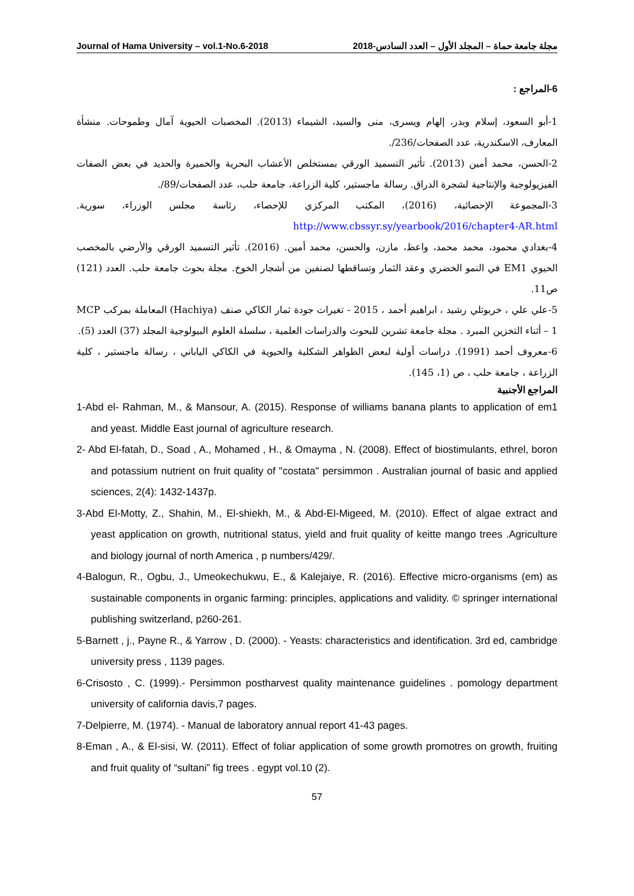Journal of Hama University – vol.1-No.6-2018 مجلة جامعة حماة – المجلد الأول – العدد السادس-2018
6-المراجع :
1-أبو السعود، إسلام وبدر، إلهام ويسرى، منى والسيد، الشيماء (2013). المخصبات الحيوية آمال وطموحات. منشأة المعارف، الاسكندرية، عدد الصفحات/236/.
2-الحسن، محمد أمين (2013). تأثير التسميد الورقي بمستخلص الأعشاب البحرية والخميرة والحديد في بعض الصفات الفيزيولوجية والإنتاجية لشجرة الدراق. رسالة ماجستير، كلية الزراعة، جامعة حلب، عدد الصفحات/89/.
3-المجموعة الإحصائية، (2016)، المكتب المركزي للإحصاء، رئاسة مجلس الوزراء، سورية. http://www.cbssyr.sy/yearbook/2016/chapter4-AR.html
4-بغدادي محمود، محمد محمد، واعظ، مازن، والحسن، محمد أمين. (2016). تأثير التسميد الورقي والأرضي بالمخصب الحيوي EM1 في النمو الخضري وعقد الثمار وتساقطها لصنفين من أشجار الخوخ. مجلة بحوث جامعة حلب. العدد (121) ص11.
5-علي علي ، خربوتلي رشيد ، ابراهيم أحمد ، 2015 - تغيرات جودة ثمار الكاكي صنف (Hachiya) المعاملة بمركب MCP – 1 أثناء التخزين المبرد . مجلة جامعة تشرين للبحوث والدراسات العلمية ، سلسلة العلوم البيولوجية المجلد (37) العدد (5).
6-معروف أحمد (1991). دراسات أولية لبعض الظواهر الشكلية والحيوية في الكاكي الياباني ، رسالة ماجستير ، كلية الزراعة ، جامعة حلب ، ص (1، 145).
المراجع الأجنبية
1-Abd el- Rahman, M., & Mansour, A. (2015). Response of williams banana plants to application of em1 and yeast. Middle East journal of agriculture research.
2- Abd El-fatah, D., Soad , A., Mohamed , H., & Omayma , N. (2008). Effect of biostimulants, ethrel, boron and potassium nutrient on fruit quality of "costata" persimmon . Australian journal of basic and applied sciences, 2(4): 1432-1437p.
3-Abd El-Motty, Z., Shahin, M., El-shiekh, M., & Abd-El-Migeed, M. (2010). Effect of algae extract and yeast application on growth, nutritional status, yield and fruit quality of keitte mango trees .Agriculture and biology journal of north America , p numbers/429/.
4-Balogun, R., Ogbu, J., Umeokechukwu, E., & Kalejaiye, R. (2016). Effective micro-organisms (em) as sustainable components in organic farming: principles, applications and validity. © springer international publishing switzerland, p260-261.
5-Barnett , j., Payne R., & Yarrow , D. (2000). - Yeasts: characteristics and identification. 3rd ed, cambridge university press , 1139 pages.
6-Crisosto , C. (1999).- Persimmon postharvest quality maintenance guidelines . pomology department university of california davis,7 pages.
7-Delpierre, M. (1974). - Manual de laboratory annual report 41-43 pages.
8-Eman , A., & El-sisi, W. (2011). Effect of foliar application of some growth promotres on growth, fruiting and fruit quality of “sultani” fig trees . egypt vol.10 (2).
57